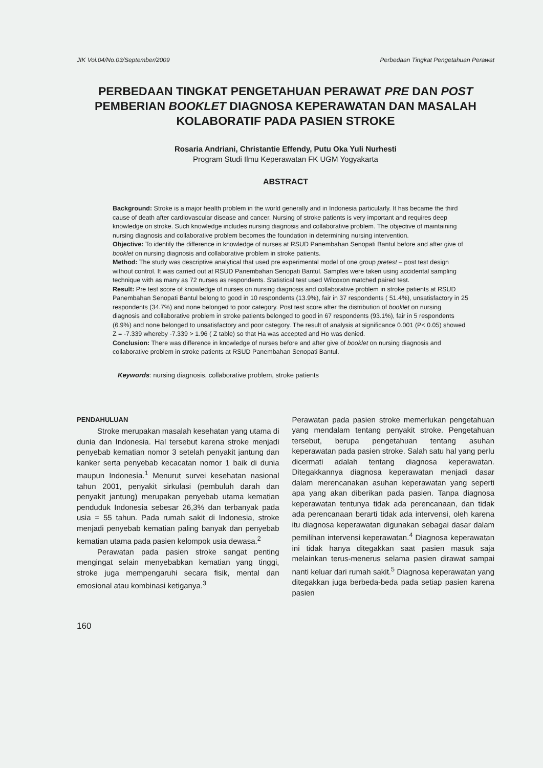JIK Vol.04/No.03/September/2009 Perbedaan Tingkat Pengetahuan Perawat
PERBEDAAN TINGKAT PENGETAHUAN PERAWAT PRE DAN POST
PEMBERIAN BOOKLET DIAGNOSA KEPERAWATAN DAN MASALAH
KOLABORATIF PADA PASIEN STROKE
Rosaria Andriani, Christantie Effendy, Putu Oka Yuli Nurhesti
Program Studi Ilmu Keperawatan FK UGM Yogyakarta
ABSTRACT
Background: Stroke is a major health problem in the world generally and in Indonesia particularly. It has became the third cause of death after cardiovascular disease and cancer. Nursing of stroke patients is very important and requires deep knowledge on stroke. Such knowledge includes nursing diagnosis and collaborative problem. The objective of maintaining nursing diagnosis and collaborative problem becomes the foundation in determining nursing intervention.
Objective: To identify the difference in knowledge of nurses at RSUD Panembahan Senopati Bantul before and after give of booklet on nursing diagnosis and collaborative problem in stroke patients.
Method: The study was descriptive analytical that used pre experimental model of one group pretest – post test design without control. It was carried out at RSUD Panembahan Senopati Bantul. Samples were taken using accidental sampling technique with as many as 72 nurses as respondents. Statistical test used Wilcoxon matched paired test.
Result: Pre test score of knowledge of nurses on nursing diagnosis and collaborative problem in stroke patients at RSUD Panembahan Senopati Bantul belong to good in 10 respondents (13.9%), fair in 37 respondents ( 51.4%), unsatisfactory in 25 respondents (34.7%) and none belonged to poor category. Post test score after the distribution of booklet on nursing diagnosis and collaborative problem in stroke patients belonged to good in 67 respondents (93.1%), fair in 5 respondents (6.9%) and none belonged to unsatisfactory and poor category. The result of analysis at significance 0.001 (P< 0.05) showed Z = -7.339 whereby -7.339 > 1.96 ( Z table) so that Ha was accepted and Ho was denied.
Conclusion: There was difference in knowledge of nurses before and after give of booklet on nursing diagnosis and collaborative problem in stroke patients at RSUD Panembahan Senopati Bantul.
Keywords: nursing diagnosis, collaborative problem, stroke patients
PENDAHULUAN
Stroke merupakan masalah kesehatan yang utama di dunia dan Indonesia. Hal tersebut karena stroke menjadi penyebab kematian nomor 3 setelah penyakit jantung dan kanker serta penyebab kecacatan nomor 1 baik di dunia maupun Indonesia.<sup>1</sup> Menurut survei kesehatan nasional tahun 2001, penyakit sirkulasi (pembuluh darah dan penyakit jantung) merupakan penyebab utama kematian penduduk Indonesia sebesar 26,3% dan terbanyak pada usia = 55 tahun. Pada rumah sakit di Indonesia, stroke menjadi penyebab kematian paling banyak dan penyebab kematian utama pada pasien kelompok usia dewasa.<sup>2</sup>
Perawatan pada pasien stroke sangat penting mengingat selain menyebabkan kematian yang tinggi, stroke juga mempengaruhi secara fisik, mental dan emosional atau kombinasi ketiganya.<sup>3</sup>
Perawatan pada pasien stroke memerlukan pengetahuan yang mendalam tentang penyakit stroke. Pengetahuan tersebut, berupa pengetahuan tentang asuhan keperawatan pada pasien stroke. Salah satu hal yang perlu dicermati adalah tentang diagnosa keperawatan. Ditegakkannya diagnosa keperawatan menjadi dasar dalam merencanakan asuhan keperawatan yang seperti apa yang akan diberikan pada pasien. Tanpa diagnosa keperawatan tentunya tidak ada perencanaan, dan tidak ada perencanaan berarti tidak ada intervensi, oleh karena itu diagnosa keperawatan digunakan sebagai dasar dalam pemilihan intervensi keperawatan.<sup>4</sup> Diagnosa keperawatan ini tidak hanya ditegakkan saat pasien masuk saja melainkan terus-menerus selama pasien dirawat sampai nanti keluar dari rumah sakit.<sup>5</sup> Diagnosa keperawatan yang ditegakkan juga berbeda-beda pada setiap pasien karena pasien
160